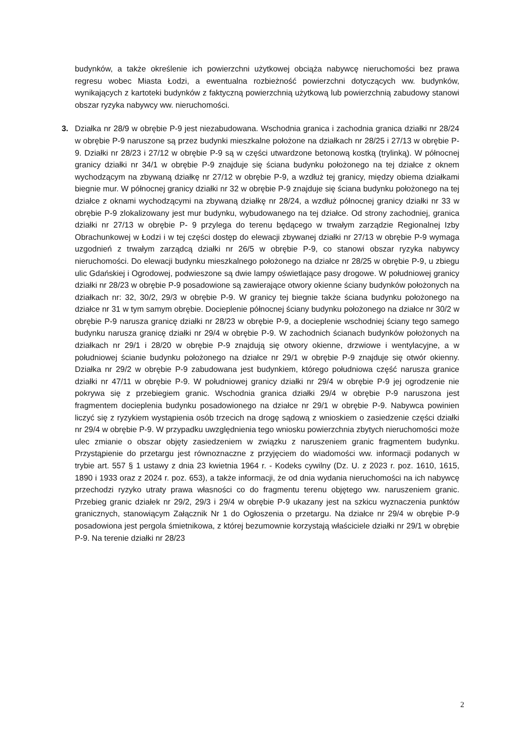budynków, a także określenie ich powierzchni użytkowej obciąża nabywcę nieruchomości bez prawa regresu wobec Miasta Łodzi, a ewentualna rozbieżność powierzchni dotyczących ww. budynków, wynikających z kartoteki budynków z faktyczną powierzchnią użytkową lub powierzchnią zabudowy stanowi obszar ryzyka nabywcy ww. nieruchomości.
3.
Działka nr 28/9 w obrębie P-9 jest niezabudowana. Wschodnia granica i zachodnia granica działki nr 28/24 w obrębie P-9 naruszone są przez budynki mieszkalne położone na działkach nr 28/25 i 27/13 w obrębie P-9. Działki nr 28/23 i 27/12 w obrębie P-9 są w części utwardzone betonową kostką (trylinką). W północnej granicy działki nr 34/1 w obrębie P-9 znajduje się ściana budynku położonego na tej działce z oknem wychodzącym na zbywaną działkę nr 27/12 w obrębie P-9, a wzdłuż tej granicy, między obiema działkami biegnie mur. W północnej granicy działki nr 32 w obrębie P-9 znajduje się ściana budynku położonego na tej działce z oknami wychodzącymi na zbywaną działkę nr 28/24, a wzdłuż północnej granicy działki nr 33 w obrębie P-9 zlokalizowany jest mur budynku, wybudowanego na tej działce. Od strony zachodniej, granica działki nr 27/13 w obrębie P- 9 przylega do terenu będącego w trwałym zarządzie Regionalnej Izby Obrachunkowej w Łodzi i w tej części dostęp do elewacji zbywanej działki nr 27/13 w obrębie P-9 wymaga uzgodnień z trwałym zarządcą działki nr 26/5 w obrębie P-9, co stanowi obszar ryzyka nabywcy nieruchomości. Do elewacji budynku mieszkalnego położonego na działce nr 28/25 w obrębie P-9, u zbiegu ulic Gdańskiej i Ogrodowej, podwieszone są dwie lampy oświetlające pasy drogowe. W południowej granicy działki nr 28/23 w obrębie P-9 posadowione są zawierające otwory okienne ściany budynków położonych na działkach nr: 32, 30/2, 29/3 w obrębie P-9. W granicy tej biegnie także ściana budynku położonego na działce nr 31 w tym samym obrębie. Docieplenie północnej ściany budynku położonego na działce nr 30/2 w obrębie P-9 narusza granicę działki nr 28/23 w obrębie P-9, a docieplenie wschodniej ściany tego samego budynku narusza granicę działki nr 29/4 w obrębie P-9. W zachodnich ścianach budynków położonych na działkach nr 29/1 i 28/20 w obrębie P-9 znajdują się otwory okienne, drzwiowe i wentylacyjne, a w południowej ścianie budynku położonego na działce nr 29/1 w obrębie P-9 znajduje się otwór okienny. Działka nr 29/2 w obrębie P-9 zabudowana jest budynkiem, którego południowa część narusza granice działki nr 47/11 w obrębie P-9. W południowej granicy działki nr 29/4 w obrębie P-9 jej ogrodzenie nie pokrywa się z przebiegiem granic. Wschodnia granica działki 29/4 w obrębie P-9 naruszona jest fragmentem docieplenia budynku posadowionego na działce nr 29/1 w obrębie P-9. Nabywca powinien liczyć się z ryzykiem wystąpienia osób trzecich na drogę sądową z wnioskiem o zasiedzenie części działki nr 29/4 w obrębie P-9. W przypadku uwzględnienia tego wniosku powierzchnia zbytych nieruchomości może ulec zmianie o obszar objęty zasiedzeniem w związku z naruszeniem granic fragmentem budynku. Przystąpienie do przetargu jest równoznaczne z przyjęciem do wiadomości ww. informacji podanych w trybie art. 557 § 1 ustawy z dnia 23 kwietnia 1964 r. - Kodeks cywilny (Dz. U. z 2023 r. poz. 1610, 1615, 1890 i 1933 oraz z 2024 r. poz. 653), a także informacji, że od dnia wydania nieruchomości na ich nabywcę przechodzi ryzyko utraty prawa własności co do fragmentu terenu objętego ww. naruszeniem granic. Przebieg granic działek nr 29/2, 29/3 i 29/4 w obrębie P-9 ukazany jest na szkicu wyznaczenia punktów granicznych, stanowiącym Załącznik Nr 1 do Ogłoszenia o przetargu. Na działce nr 29/4 w obrębie P-9 posadowiona jest pergola śmietnikowa, z której bezumownie korzystają właściciele działki nr 29/1 w obrębie P-9. Na terenie działki nr 28/23
2